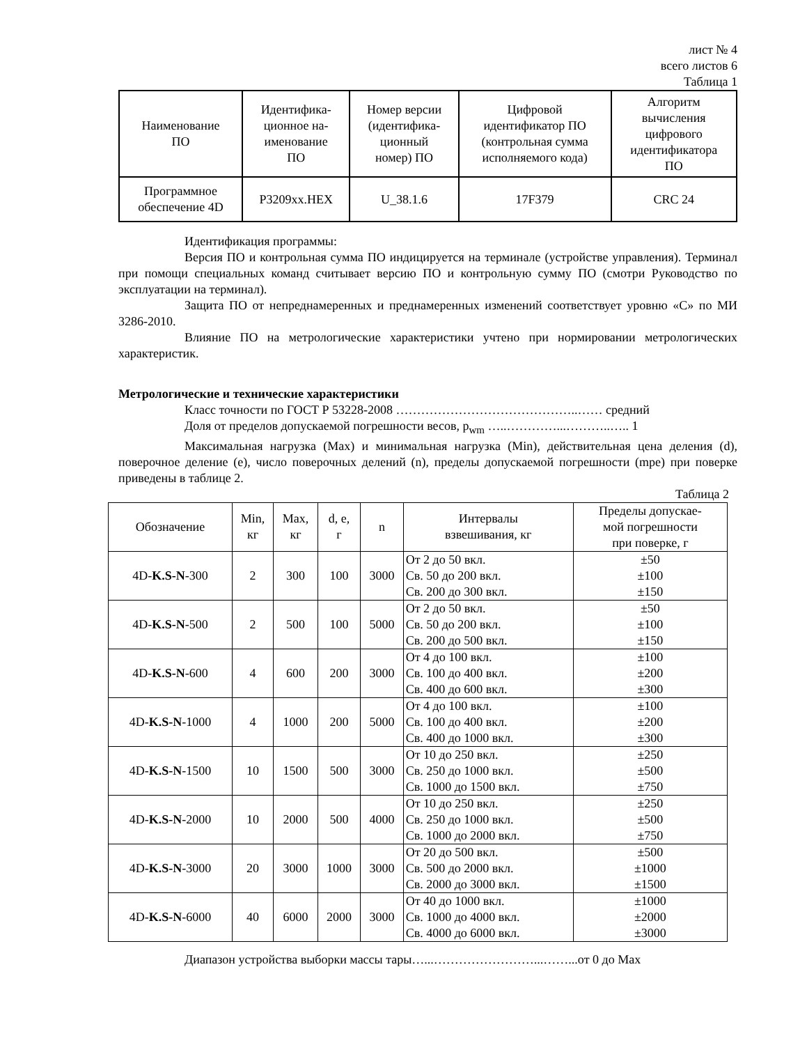лист № 4
всего листов 6
Таблица 1
| Наименование ПО | Идентифика- ционное на- именование ПО | Номер версии (идентифика- ционный номер) ПО | Цифровой идентификатор ПО (контрольная сумма исполняемого кода) | Алгоритм вычисления цифрового идентификатора ПО |
| --- | --- | --- | --- | --- |
| Программное обеспечение 4D | P3209xx.HEX | U_38.1.6 | 17F379 | CRC 24 |
Идентификация программы:
Версия ПО и контрольная сумма ПО индицируется на терминале (устройстве управления). Терминал при помощи специальных команд считывает версию ПО и контрольную сумму ПО (смотри Руководство по эксплуатации на терминал).
Защита ПО от непреднамеренных и преднамеренных изменений соответствует уровню «С» по МИ 3286-2010.
Влияние ПО на метрологические характеристики учтено при нормировании метрологических характеристик.
Метрологические и технические характеристики
Класс точности по ГОСТ Р 53228-2008 ……………………………………..…… средний
Доля от пределов допускаемой погрешности весов, p<sub>wm</sub> …..…………...………..….. 1
Максимальная нагрузка (Max) и минимальная нагрузка (Min), действительная цена деления (d), поверочное деление (e), число поверочных делений (n), пределы допускаемой погрешности (mpe) при поверке приведены в таблице 2.
Таблица 2
| Обозначение | Min, кг | Max, кг | d, e, г | n | Интервалы взвешивания, кг | Пределы допускае- мой погрешности при поверке, г |
| --- | --- | --- | --- | --- | --- | --- |
| 4D- K.S-N -300 | 2 | 300 | 100 | 3000 | От 2 до 50 вкл. Св. 50 до 200 вкл. Св. 200 до 300 вкл. | ±50 ±100 ±150 |
| 4D- K.S-N -500 | 2 | 500 | 100 | 5000 | От 2 до 50 вкл. Св. 50 до 200 вкл. Св. 200 до 500 вкл. | ±50 ±100 ±150 |
| 4D- K.S-N -600 | 4 | 600 | 200 | 3000 | От 4 до 100 вкл. Св. 100 до 400 вкл. Св. 400 до 600 вкл. | ±100 ±200 ±300 |
| 4D- K.S-N -1000 | 4 | 1000 | 200 | 5000 | От 4 до 100 вкл. Св. 100 до 400 вкл. Св. 400 до 1000 вкл. | ±100 ±200 ±300 |
| 4D- K.S-N -1500 | 10 | 1500 | 500 | 3000 | От 10 до 250 вкл. Св. 250 до 1000 вкл. Св. 1000 до 1500 вкл. | ±250 ±500 ±750 |
| 4D- K.S-N -2000 | 10 | 2000 | 500 | 4000 | От 10 до 250 вкл. Св. 250 до 1000 вкл. Св. 1000 до 2000 вкл. | ±250 ±500 ±750 |
| 4D- K.S-N -3000 | 20 | 3000 | 1000 | 3000 | От 20 до 500 вкл. Св. 500 до 2000 вкл. Св. 2000 до 3000 вкл. | ±500 ±1000 ±1500 |
| 4D- K.S-N -6000 | 40 | 6000 | 2000 | 3000 | От 40 до 1000 вкл. Св. 1000 до 4000 вкл. Св. 4000 до 6000 вкл. | ±1000 ±2000 ±3000 |
Диапазон устройства выборки массы тары…...……………………...……...от 0 до Max